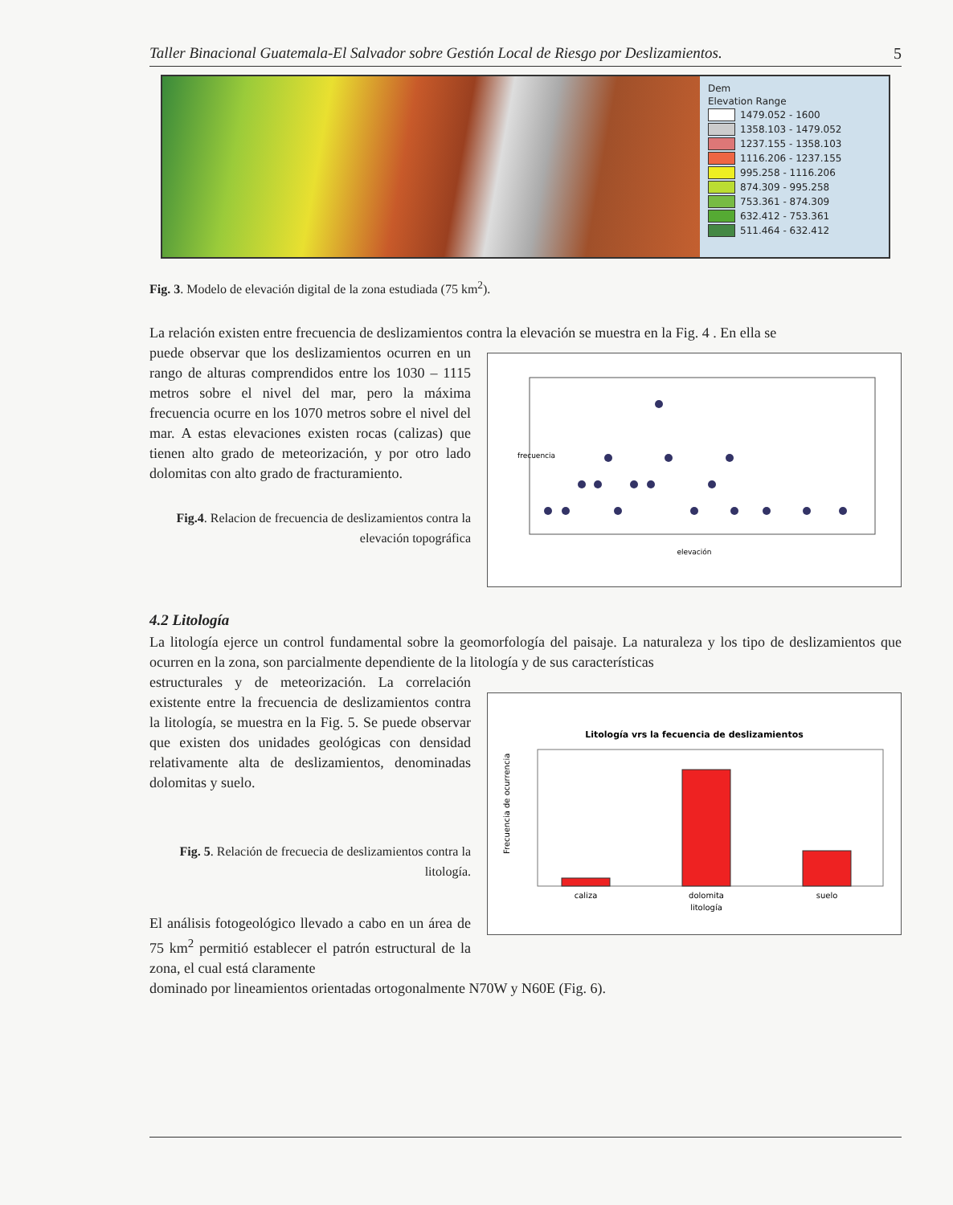Taller Binacional Guatemala-El Salvador sobre Gestión Local de Riesgo por Deslizamientos. 5
Dem
Elevation Range
1479.052 - 1600
1358.103 - 1479.052
1237.155 - 1358.103
1116.206 - 1237.155
995.258 - 1116.206
874.309 - 995.258
753.361 - 874.309
632.412 - 753.361
511.464 - 632.412
Fig. 3. Modelo de elevación digital de la zona estudiada (75 km<sup>2</sup>).
La relación existen entre frecuencia de deslizamientos contra la elevación se muestra en la Fig. 4 . En ella se
puede observar que los deslizamientos ocurren en un rango de alturas comprendidos entre los 1030 – 1115 metros sobre el nivel del mar, pero la máxima frecuencia ocurre en los 1070 metros sobre el nivel del mar. A estas elevaciones existen rocas (calizas) que tienen alto grado de meteorización, y por otro lado dolomitas con alto grado de fracturamiento.
Fig.4. Relacion de frecuencia de deslizamientos contra la elevación topográfica
elevación
frecuencia
4.2 Litología
La litología ejerce un control fundamental sobre la geomorfología del paisaje. La naturaleza y los tipo de deslizamientos que ocurren en la zona, son parcialmente dependiente de la litología y de sus características
estructurales y de meteorización. La correlación existente entre la frecuencia de deslizamientos contra la litología, se muestra en la Fig. 5. Se puede observar que existen dos unidades geológicas con densidad relativamente alta de deslizamientos, denominadas dolomitas y suelo.
Fig. 5. Relación de frecuecia de deslizamientos contra la litología.
El análisis fotogeológico llevado a cabo en un área de 75 km<sup>2</sup> permitió establecer el patrón estructural de la zona, el cual está claramente
Litología vrs la fecuencia de deslizamientos
caliza
dolomita
suelo
litología
Frecuencia de ocurrencia
dominado por lineamientos orientadas ortogonalmente N70W y N60E (Fig. 6).